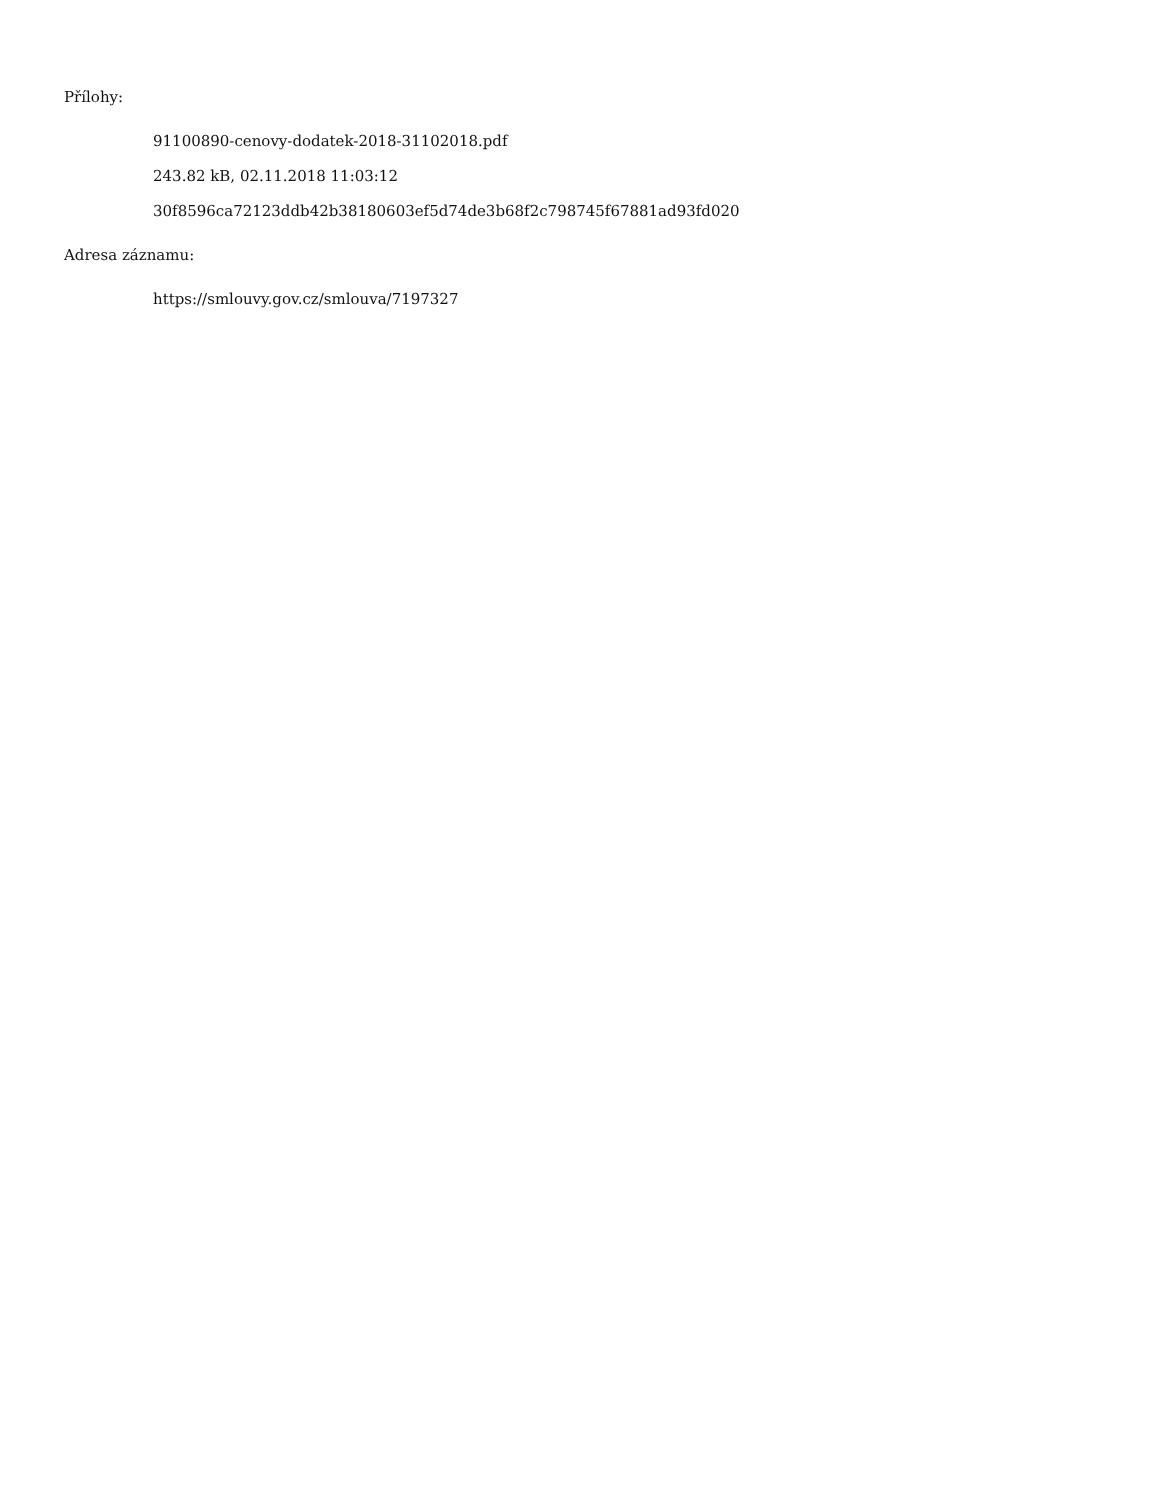Přílohy:
91100890-cenovy-dodatek-2018-31102018.pdf
243.82 kB, 02.11.2018 11:03:12
30f8596ca72123ddb42b38180603ef5d74de3b68f2c798745f67881ad93fd020
Adresa záznamu:
https://smlouvy.gov.cz/smlouva/7197327